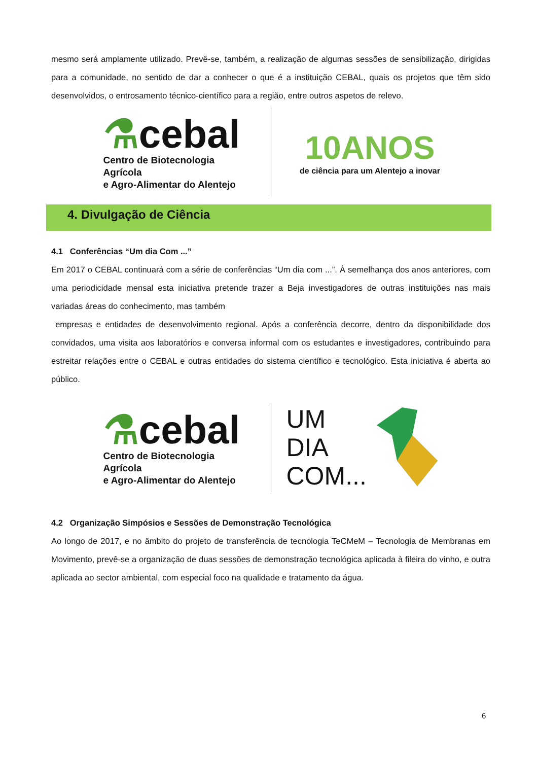mesmo será amplamente utilizado. Prevê-se, também, a realização de algumas sessões de sensibilização, dirigidas para a comunidade, no sentido de dar a conhecer o que é a instituição CEBAL, quais os projetos que têm sido desenvolvidos, o entrosamento técnico-científico para a região, entre outros aspetos de relevo.
⚗cebal
Centro de Biotecnologia Agrícola
e Agro-Alimentar do Alentejo
10ANOS
de ciência para um Alentejo a inovar
4. Divulgação de Ciência
4.1 Conferências “Um dia Com ...”
Em 2017 o CEBAL continuará com a série de conferências “Um dia com ...”. À semelhança dos anos anteriores, com uma periodicidade mensal esta iniciativa pretende trazer a Beja investigadores de outras instituições nas mais variadas áreas do conhecimento, mas também
empresas e entidades de desenvolvimento regional. Após a conferência decorre, dentro da disponibilidade dos convidados, uma visita aos laboratórios e conversa informal com os estudantes e investigadores, contribuindo para estreitar relações entre o CEBAL e outras entidades do sistema científico e tecnológico. Esta iniciativa é aberta ao público.
⚗cebal
Centro de Biotecnologia Agrícola
e Agro-Alimentar do Alentejo
UM
DIA
COM...
4.2 Organização Simpósios e Sessões de Demonstração Tecnológica
Ao longo de 2017, e no âmbito do projeto de transferência de tecnologia TeCMeM – Tecnologia de Membranas em Movimento, prevê-se a organização de duas sessões de demonstração tecnológica aplicada à fileira do vinho, e outra aplicada ao sector ambiental, com especial foco na qualidade e tratamento da água.
6